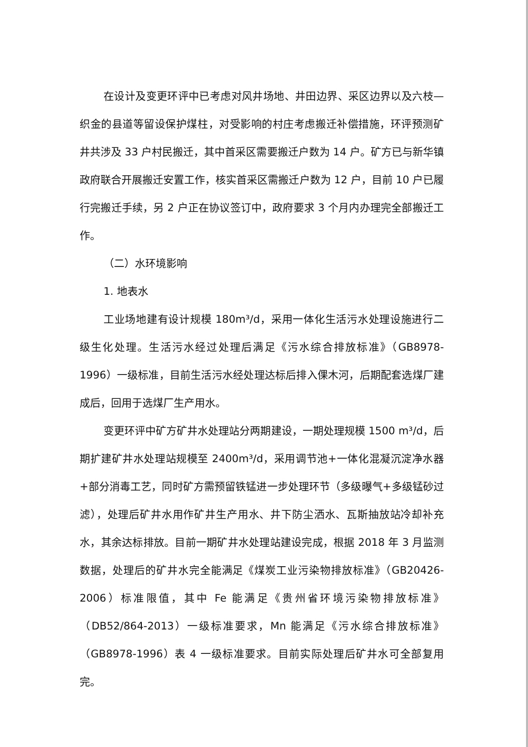在设计及变更环评中已考虑对风井场地、井田边界、采区边界以及六枝—织金的县道等留设保护煤柱，对受影响的村庄考虑搬迁补偿措施，环评预测矿井共涉及 33 户村民搬迁，其中首采区需要搬迁户数为 14 户。矿方已与新华镇政府联合开展搬迁安置工作，核实首采区需搬迁户数为 12 户，目前 10 户已履行完搬迁手续，另 2 户正在协议签订中，政府要求 3 个月内办理完全部搬迁工作。
（二）水环境影响
1. 地表水
工业场地建有设计规模 180m³/d，采用一体化生活污水处理设施进行二级生化处理。生活污水经过处理后满足《污水综合排放标准》（GB8978-1996）一级标准，目前生活污水经处理达标后排入倮木河，后期配套选煤厂建成后，回用于选煤厂生产用水。
变更环评中矿方矿井水处理站分两期建设，一期处理规模 1500 m³/d，后期扩建矿井水处理站规模至 2400m³/d，采用调节池+一体化混凝沉淀净水器+部分消毒工艺，同时矿方需预留铁锰进一步处理环节（多级曝气+多级锰砂过滤），处理后矿井水用作矿井生产用水、井下防尘洒水、瓦斯抽放站冷却补充水，其余达标排放。目前一期矿井水处理站建设完成，根据 2018 年 3 月监测数据，处理后的矿井水完全能满足《煤炭工业污染物排放标准》（GB20426-2006）标准限值，其中 Fe 能满足《贵州省环境污染物排放标准》（DB52/864-2013）一级标准要求，Mn 能满足《污水综合排放标准》（GB8978-1996）表 4 一级标准要求。目前实际处理后矿井水可全部复用完。